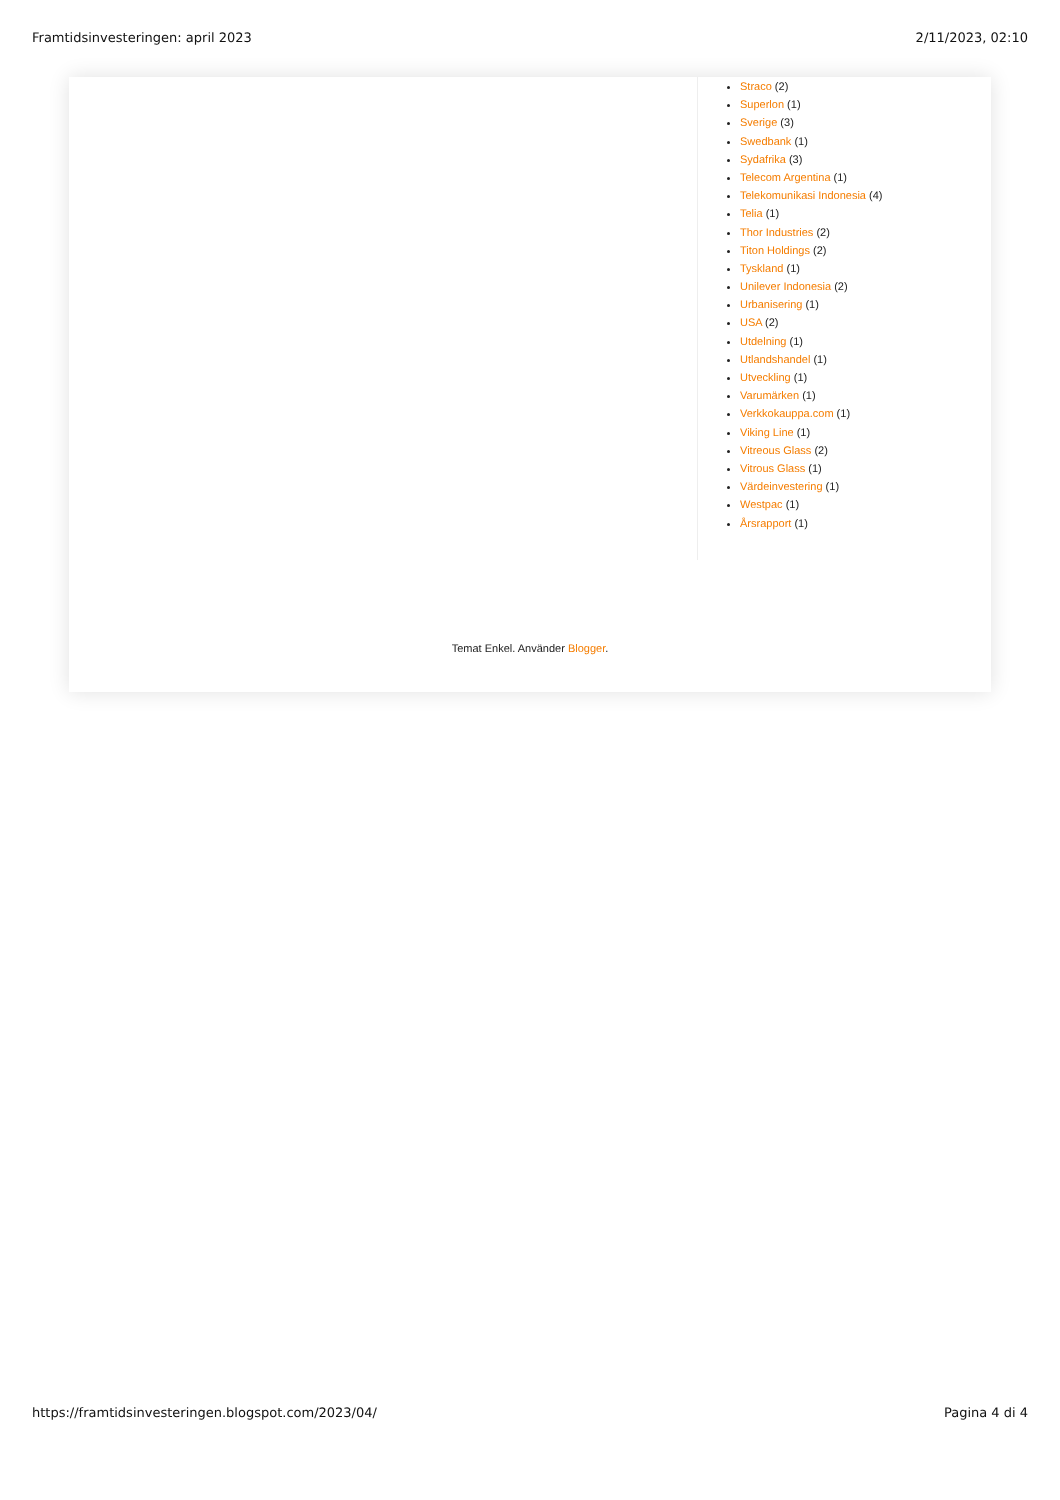Framtidsinvesteringen: april 2023 2/11/2023, 02:10
Straco (2)
Superlon (1)
Sverige (3)
Swedbank (1)
Sydafrika (3)
Telecom Argentina (1)
Telekomunikasi Indonesia (4)
Telia (1)
Thor Industries (2)
Titon Holdings (2)
Tyskland (1)
Unilever Indonesia (2)
Urbanisering (1)
USA (2)
Utdelning (1)
Utlandshandel (1)
Utveckling (1)
Varumärken (1)
Verkkokauppa.com (1)
Viking Line (1)
Vitreous Glass (2)
Vitrous Glass (1)
Värdeinvestering (1)
Westpac (1)
Årsrapport (1)
Temat Enkel. Använder Blogger.
https://framtidsinvesteringen.blogspot.com/2023/04/ Pagina 4 di 4